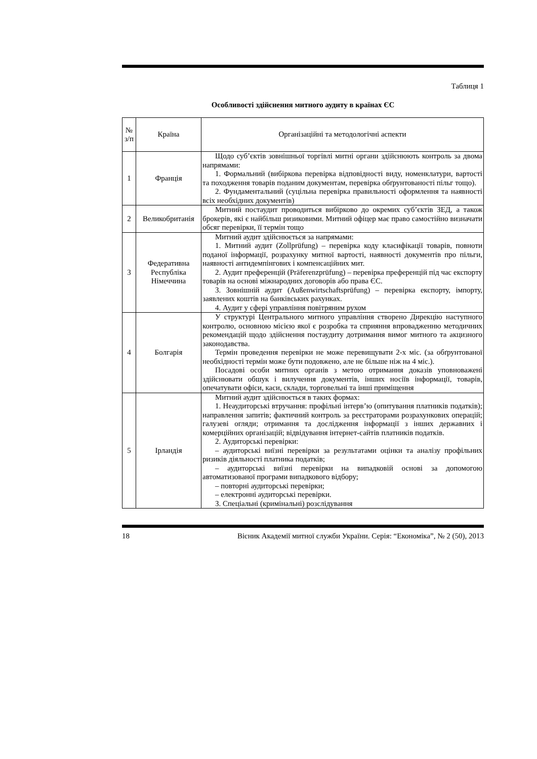Таблиця 1
Особливості здійснення митного аудиту в країнах ЄС
| № з/п | Країна | Організаційні та методологічні аспекти |
| --- | --- | --- |
| 1 | Франція | Щодо суб’єктів зовнішньої торгівлі митні органи здійснюють контроль за двома напрямами: 1. Формальний (вибіркова перевірка відповідності виду, номенклатури, вартості та походження товарів поданим документам, перевірка обґрунтованості пільг тощо). 2. Фундаментальний (суцільна перевірка правильності оформлення та наявності всіх необхідних документів) |
| 2 | Великобританія | Митний постаудит проводиться вибірково до окремих суб’єктів ЗЕД, а також брокерів, які є найбільш ризиковими. Митний офіцер має право самостійно визначати обсяг перевірки, її термін тощо |
| 3 | Федеративна Республіка Німеччина | Митний аудит здійснюється за напрямами: 1. Митний аудит (Zollprüfung) – перевірка коду класифікації товарів, повноти поданої інформації, розрахунку митної вартості, наявності документів про пільги, наявності антидемпінгових і компенсаційних мит. 2. Аудит преференцій (Präferenzprüfung) – перевірка преференцій під час експорту товарів на основі міжнародних договорів або права ЄС. 3. Зовнішній аудит (Außenwirtschaftsprüfung) – перевірка експорту, імпорту, заявлених коштів на банківських рахунках. 4. Аудит у сфері управління повітряним рухом |
| 4 | Болгарія | У структурі Центрального митного управління створено Дирекцію наступного контролю, основною місією якої є розробка та сприяння впровадженню методичних рекомендацій щодо здійснення постаудиту дотримання вимог митного та акцизного законодавства. Термін проведення перевірки не може перевищувати 2-х міс. (за обґрунтованої необхідності термін може бути подовжено, але не більше ніж на 4 міс.). Посадові особи митних органів з метою отримання доказів уповноважені здійснювати обшук і вилучення документів, інших носіїв інформації, товарів, опечатувати офіси, каси, склади, торговельні та інші приміщення |
| 5 | Ірландія | Митний аудит здійснюється в таких формах: 1. Неаудиторські втручання: профільні інтерв’ю (опитування платників податків); направлення запитів; фактичний контроль за реєстраторами розрахункових операцій; галузеві огляди; отримання та дослідження інформації з інших державних і комерційних організацій; відвідування інтернет-сайтів платників податків. 2. Аудиторські перевірки: – аудиторські виїзні перевірки за результатами оцінки та аналізу профільних ризиків діяльності платника податків; – аудиторські виїзні перевірки на випадковій основі за допомогою автоматизованої програми випадкового відбору; – повторні аудиторські перевірки; – електронні аудиторські перевірки. 3. Спеціальні (кримінальні) розслідування |
18 Вісник Академії митної служби України. Серія: “Економіка”, № 2 (50), 2013